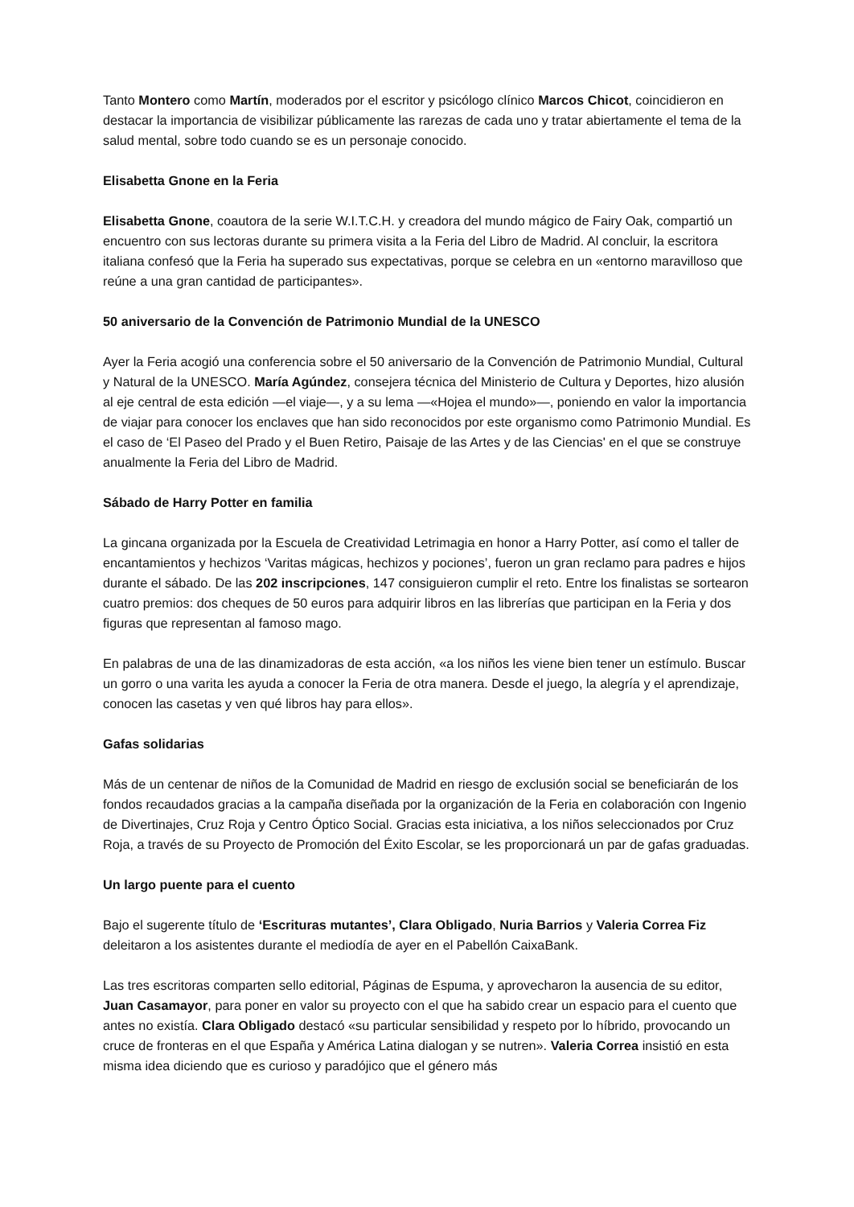Tanto Montero como Martín, moderados por el escritor y psicólogo clínico Marcos Chicot, coincidieron en destacar la importancia de visibilizar públicamente las rarezas de cada uno y tratar abiertamente el tema de la salud mental, sobre todo cuando se es un personaje conocido.
Elisabetta Gnone en la Feria
Elisabetta Gnone, coautora de la serie W.I.T.C.H. y creadora del mundo mágico de Fairy Oak, compartió un encuentro con sus lectoras durante su primera visita a la Feria del Libro de Madrid. Al concluir, la escritora italiana confesó que la Feria ha superado sus expectativas, porque se celebra en un «entorno maravilloso que reúne a una gran cantidad de participantes».
50 aniversario de la Convención de Patrimonio Mundial de la UNESCO
Ayer la Feria acogió una conferencia sobre el 50 aniversario de la Convención de Patrimonio Mundial, Cultural y Natural de la UNESCO. María Agúndez, consejera técnica del Ministerio de Cultura y Deportes, hizo alusión al eje central de esta edición —el viaje—, y a su lema —«Hojea el mundo»—, poniendo en valor la importancia de viajar para conocer los enclaves que han sido reconocidos por este organismo como Patrimonio Mundial. Es el caso de ‘El Paseo del Prado y el Buen Retiro, Paisaje de las Artes y de las Ciencias' en el que se construye anualmente la Feria del Libro de Madrid.
Sábado de Harry Potter en familia
La gincana organizada por la Escuela de Creatividad Letrimagia en honor a Harry Potter, así como el taller de encantamientos y hechizos ‘Varitas mágicas, hechizos y pociones’, fueron un gran reclamo para padres e hijos durante el sábado. De las 202 inscripciones, 147 consiguieron cumplir el reto. Entre los finalistas se sortearon cuatro premios: dos cheques de 50 euros para adquirir libros en las librerías que participan en la Feria y dos figuras que representan al famoso mago.
En palabras de una de las dinamizadoras de esta acción, «a los niños les viene bien tener un estímulo. Buscar un gorro o una varita les ayuda a conocer la Feria de otra manera. Desde el juego, la alegría y el aprendizaje, conocen las casetas y ven qué libros hay para ellos».
Gafas solidarias
Más de un centenar de niños de la Comunidad de Madrid en riesgo de exclusión social se beneficiarán de los fondos recaudados gracias a la campaña diseñada por la organización de la Feria en colaboración con Ingenio de Divertinajes, Cruz Roja y Centro Óptico Social. Gracias esta iniciativa, a los niños seleccionados por Cruz Roja, a través de su Proyecto de Promoción del Éxito Escolar, se les proporcionará un par de gafas graduadas.
Un largo puente para el cuento
Bajo el sugerente título de ‘Escrituras mutantes’, Clara Obligado, Nuria Barrios y Valeria Correa Fiz deleitaron a los asistentes durante el mediodía de ayer en el Pabellón CaixaBank.
Las tres escritoras comparten sello editorial, Páginas de Espuma, y aprovecharon la ausencia de su editor, Juan Casamayor, para poner en valor su proyecto con el que ha sabido crear un espacio para el cuento que antes no existía. Clara Obligado destacó «su particular sensibilidad y respeto por lo híbrido, provocando un cruce de fronteras en el que España y América Latina dialogan y se nutren». Valeria Correa insistió en esta misma idea diciendo que es curioso y paradójico que el género más